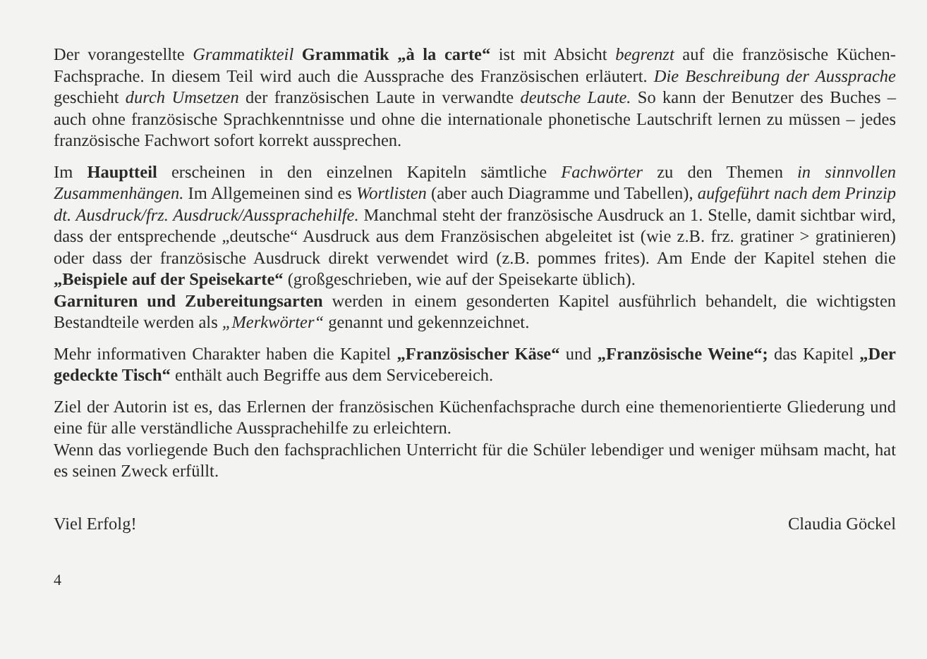Der vorangestellte Grammatikteil Grammatik „à la carte“ ist mit Absicht begrenzt auf die französische Küchen-Fachsprache. In diesem Teil wird auch die Aussprache des Französischen erläutert. Die Beschreibung der Aussprache geschieht durch Umsetzen der französischen Laute in verwandte deutsche Laute. So kann der Benutzer des Buches – auch ohne französische Sprachkenntnisse und ohne die internationale phonetische Lautschrift lernen zu müssen – jedes französische Fachwort sofort korrekt aussprechen.
Im Hauptteil erscheinen in den einzelnen Kapiteln sämtliche Fachwörter zu den Themen in sinnvollen Zusammenhängen. Im Allgemeinen sind es Wortlisten (aber auch Diagramme und Tabellen), aufgeführt nach dem Prinzip dt. Ausdruck/frz. Ausdruck/Aussprachehilfe. Manchmal steht der französische Ausdruck an 1. Stelle, damit sichtbar wird, dass der entsprechende „deutsche“ Ausdruck aus dem Französischen abgeleitet ist (wie z.B. frz. gratiner > gratinieren) oder dass der französische Ausdruck direkt verwendet wird (z.B. pommes frites). Am Ende der Kapitel stehen die „Beispiele auf der Speisekarte“ (großgeschrieben, wie auf der Speisekarte üblich).
Garnituren und Zubereitungsarten werden in einem gesonderten Kapitel ausführlich behandelt, die wichtigsten Bestandteile werden als „Merkwörter“ genannt und gekennzeichnet.
Mehr informativen Charakter haben die Kapitel „Französischer Käse“ und „Französische Weine“; das Kapitel „Der gedeckte Tisch“ enthält auch Begriffe aus dem Servicebereich.
Ziel der Autorin ist es, das Erlernen der französischen Küchenfachsprache durch eine themenorientierte Gliederung und eine für alle verständliche Aussprachehilfe zu erleichtern.
Wenn das vorliegende Buch den fachsprachlichen Unterricht für die Schüler lebendiger und weniger mühsam macht, hat es seinen Zweck erfüllt.
Viel Erfolg! Claudia Göckel
4